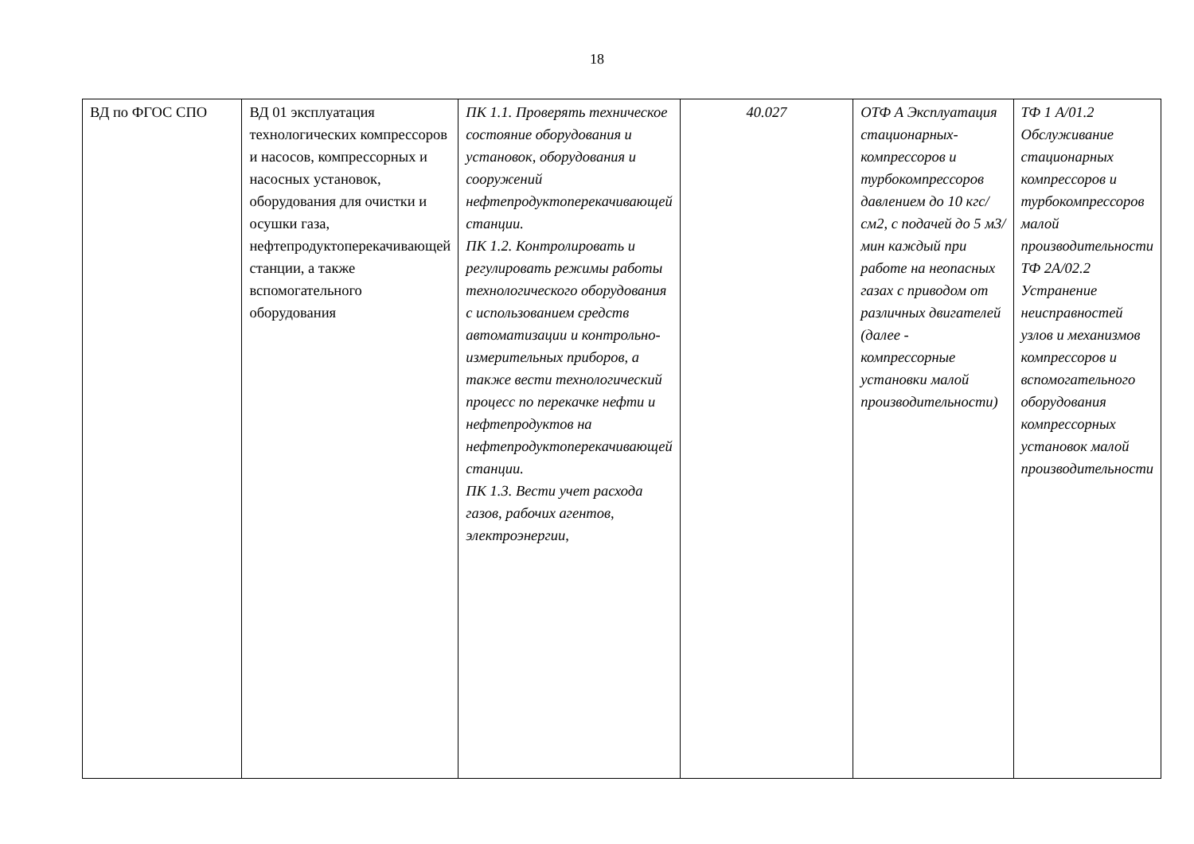18
| ВД по ФГОС СПО | ВД 01 эксплуатация технологических компрессоров и насосов, компрессорных и насосных установок, оборудования для очистки и осушки газа, нефтепродуктоперекачивающей станции, а также вспомогательного оборудования | ПК 1.1. Проверять техническое состояние оборудования и установок, оборудования и сооружений нефтепродуктоперекачивающей станции. ПК 1.2. Контролировать и регулировать режимы работы технологического оборудования с использованием средств автоматизации и контрольно-измерительных приборов, а также вести технологический процесс по перекачке нефти и нефтепродуктов на нефтепродуктоперекачивающей станции. ПК 1.3. Вести учет расхода газов, рабочих агентов, электроэнергии, | 40.027 | ОТФ А Эксплуатация стационарных-компрессоров и турбокомпрессоров давлением до 10 кгс/см2, с подачей до 5 м3/мин каждый при работе на неопасных газах с приводом от различных двигателей (далее - компрессорные установки малой производительности) | ТФ 1 А/01.2 Обслуживание стационарных компрессоров и турбокомпрессоров малой производительности ТФ 2А/02.2 Устранение неисправностей узлов и механизмов компрессоров и вспомогательного оборудования компрессорных установок малой производительности |